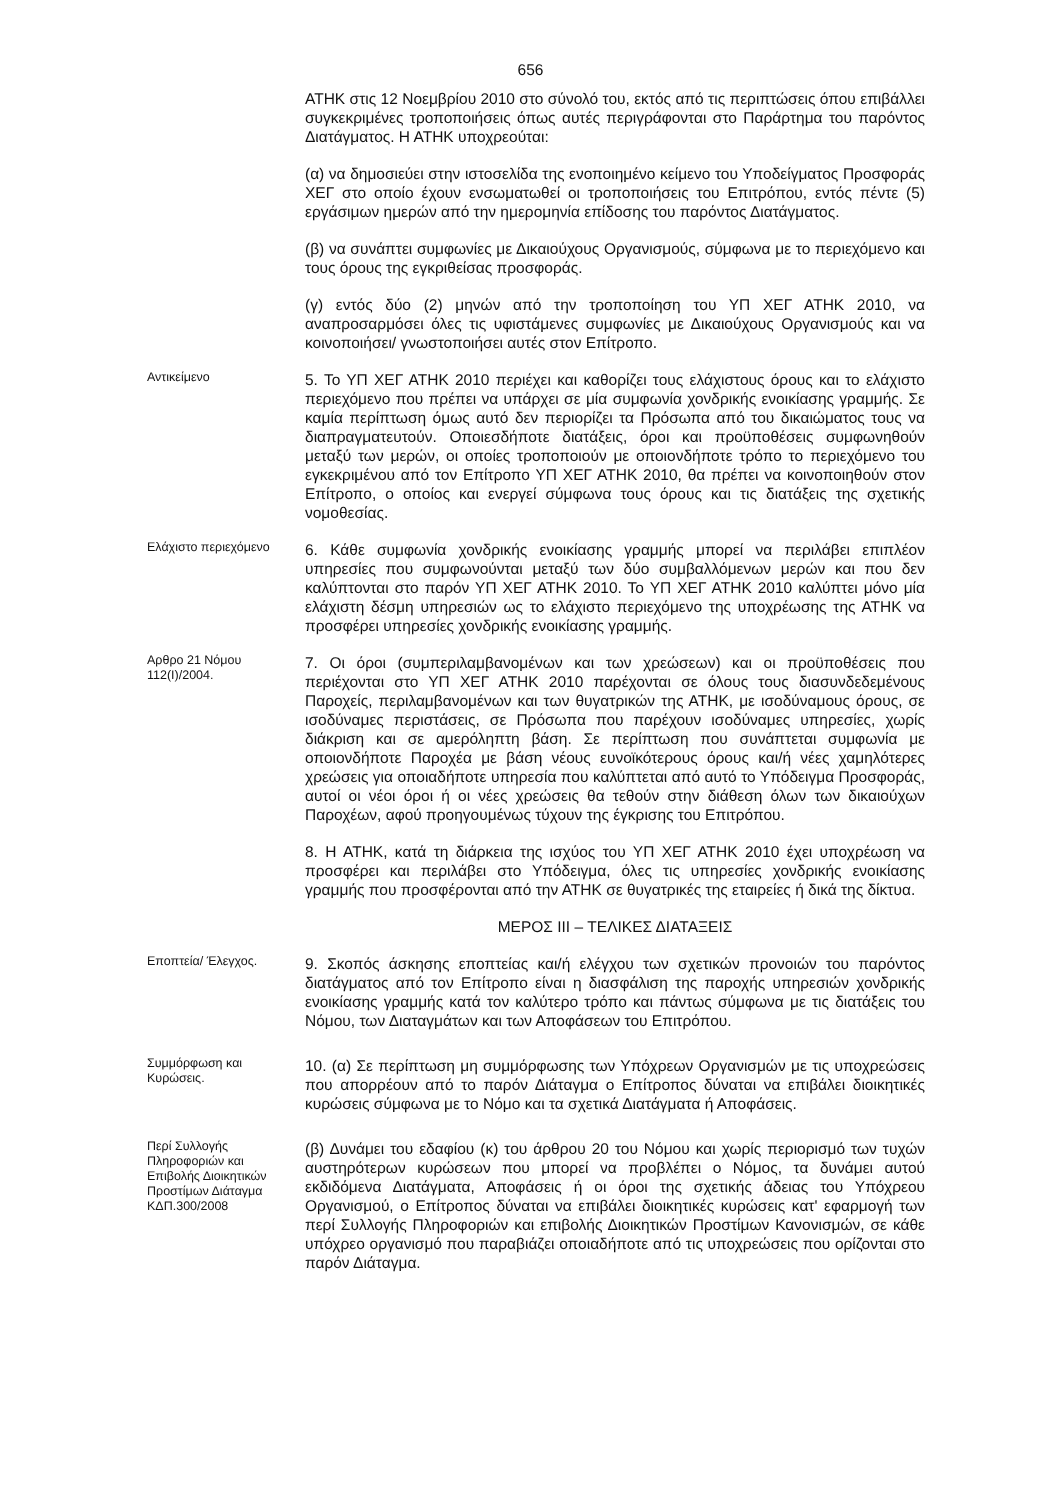656
ΑΤΗΚ στις 12 Νοεμβρίου 2010 στο σύνολό του, εκτός από τις περιπτώσεις όπου επιβάλλει συγκεκριμένες τροποποιήσεις όπως αυτές περιγράφονται στο Παράρτημα του παρόντος Διατάγματος. Η ΑΤΗΚ υποχρεούται:
(α) να δημοσιεύει στην ιστοσελίδα της ενοποιημένο κείμενο του Υποδείγματος Προσφοράς ΧΕΓ στο οποίο έχουν ενσωματωθεί οι τροποποιήσεις του Επιτρόπου, εντός πέντε (5) εργάσιμων ημερών από την ημερομηνία επίδοσης του παρόντος Διατάγματος.
(β) να συνάπτει συμφωνίες με Δικαιούχους Οργανισμούς, σύμφωνα με το περιεχόμενο και τους όρους της εγκριθείσας προσφοράς.
(γ) εντός δύο (2) μηνών από την τροποποίηση του ΥΠ ΧΕΓ ΑΤΗΚ 2010, να αναπροσαρμόσει όλες τις υφιστάμενες συμφωνίες με Δικαιούχους Οργανισμούς και να κοινοποιήσει/ γνωστοποιήσει αυτές στον Επίτροπο.
Αντικείμενο
5. Το ΥΠ ΧΕΓ ΑΤΗΚ 2010 περιέχει και καθορίζει τους ελάχιστους όρους και το ελάχιστο περιεχόμενο που πρέπει να υπάρχει σε μία συμφωνία χονδρικής ενοικίασης γραμμής. Σε καμία περίπτωση όμως αυτό δεν περιορίζει τα Πρόσωπα από του δικαιώματος τους να διαπραγματευτούν. Οποιεσδήποτε διατάξεις, όροι και προϋποθέσεις συμφωνηθούν μεταξύ των μερών, οι οποίες τροποποιούν με οποιονδήποτε τρόπο το περιεχόμενο του εγκεκριμένου από τον Επίτροπο ΥΠ ΧΕΓ ΑΤΗΚ 2010, θα πρέπει να κοινοποιηθούν στον Επίτροπο, ο οποίος και ενεργεί σύμφωνα τους όρους και τις διατάξεις της σχετικής νομοθεσίας.
Ελάχιστο περιεχόμενο
6. Κάθε συμφωνία χονδρικής ενοικίασης γραμμής μπορεί να περιλάβει επιπλέον υπηρεσίες που συμφωνούνται μεταξύ των δύο συμβαλλόμενων μερών και που δεν καλύπτονται στο παρόν ΥΠ ΧΕΓ ΑΤΗΚ 2010. Το ΥΠ ΧΕΓ ΑΤΗΚ 2010 καλύπτει μόνο μία ελάχιστη δέσμη υπηρεσιών ως το ελάχιστο περιεχόμενο της υποχρέωσης της ΑΤΗΚ να προσφέρει υπηρεσίες χονδρικής ενοικίασης γραμμής.
Αρθρο 21 Νόμου 112(I)/2004.
7. Οι όροι (συμπεριλαμβανομένων και των χρεώσεων) και οι προϋποθέσεις που περιέχονται στο ΥΠ ΧΕΓ ΑΤΗΚ 2010 παρέχονται σε όλους τους διασυνδεδεμένους Παροχείς, περιλαμβανομένων και των θυγατρικών της ΑΤΗΚ, με ισοδύναμους όρους, σε ισοδύναμες περιστάσεις, σε Πρόσωπα που παρέχουν ισοδύναμες υπηρεσίες, χωρίς διάκριση και σε αμερόληπτη βάση. Σε περίπτωση που συνάπτεται συμφωνία με οποιονδήποτε Παροχέα με βάση νέους ευνοϊκότερους όρους και/ή νέες χαμηλότερες χρεώσεις για οποιαδήποτε υπηρεσία που καλύπτεται από αυτό το Υπόδειγμα Προσφοράς, αυτοί οι νέοι όροι ή οι νέες χρεώσεις θα τεθούν στην διάθεση όλων των δικαιούχων Παροχέων, αφού προηγουμένως τύχουν της έγκρισης του Επιτρόπου.
8. Η ΑΤΗΚ, κατά τη διάρκεια της ισχύος του ΥΠ ΧΕΓ ΑΤΗΚ 2010 έχει υποχρέωση να προσφέρει και περιλάβει στο Υπόδειγμα, όλες τις υπηρεσίες χονδρικής ενοικίασης γραμμής που προσφέρονται από την ΑΤΗΚ σε θυγατρικές της εταιρείες ή δικά της δίκτυα.
ΜΕΡΟΣ III – ΤΕΛΙΚΕΣ ΔΙΑΤΑΞΕΙΣ
Εποπτεία/ Έλεγχος.
9. Σκοπός άσκησης εποπτείας και/ή ελέγχου των σχετικών προνοιών του παρόντος διατάγματος από τον Επίτροπο είναι η διασφάλιση της παροχής υπηρεσιών χονδρικής ενοικίασης γραμμής κατά τον καλύτερο τρόπο και πάντως σύμφωνα με τις διατάξεις του Νόμου, των Διαταγμάτων και των Αποφάσεων του Επιτρόπου.
Συμμόρφωση και Κυρώσεις.
10. (α) Σε περίπτωση μη συμμόρφωσης των Υπόχρεων Οργανισμών με τις υποχρεώσεις που απορρέουν από το παρόν Διάταγμα ο Επίτροπος δύναται να επιβάλει διοικητικές κυρώσεις σύμφωνα με το Νόμο και τα σχετικά Διατάγματα ή Αποφάσεις.
Περί Συλλογής Πληροφοριών και Επιβολής Διοικητικών Προστίμων Διάταγμα ΚΔΠ.300/2008
(β) Δυνάμει του εδαφίου (κ) του άρθρου 20 του Νόμου και χωρίς περιορισμό των τυχών αυστηρότερων κυρώσεων που μπορεί να προβλέπει ο Νόμος, τα δυνάμει αυτού εκδιδόμενα Διατάγματα, Αποφάσεις ή οι όροι της σχετικής άδειας του Υπόχρεου Οργανισμού, ο Επίτροπος δύναται να επιβάλει διοικητικές κυρώσεις κατ' εφαρμογή των περί Συλλογής Πληροφοριών και επιβολής Διοικητικών Προστίμων Κανονισμών, σε κάθε υπόχρεο οργανισμό που παραβιάζει οποιαδήποτε από τις υποχρεώσεις που ορίζονται στο παρόν Διάταγμα.